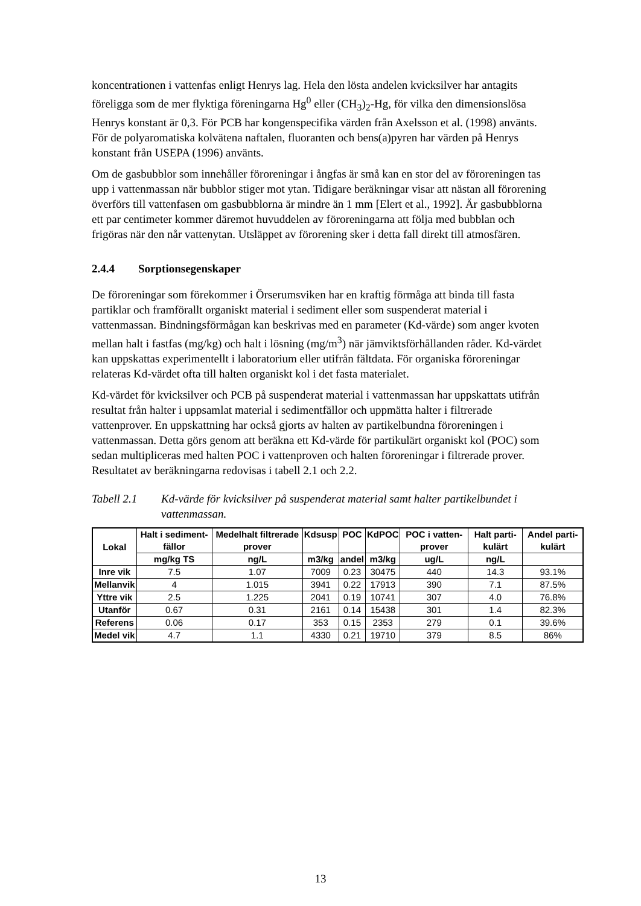koncentrationen i vattenfas enligt Henrys lag. Hela den lösta andelen kvicksilver har antagits föreligga som de mer flyktiga föreningarna Hg<sup>0</sup> eller (CH<sub>3</sub>)<sub>2</sub>-Hg, för vilka den dimensionslösa Henrys konstant är 0,3. För PCB har kongenspecifika värden från Axelsson et al. (1998) använts. För de polyaromatiska kolvätena naftalen, fluoranten och bens(a)pyren har värden på Henrys konstant från USEPA (1996) använts.
Om de gasbubblor som innehåller föroreningar i ångfas är små kan en stor del av föroreningen tas upp i vattenmassan när bubblor stiger mot ytan. Tidigare beräkningar visar att nästan all förorening överförs till vattenfasen om gasbubblorna är mindre än 1 mm [Elert et al., 1992]. Är gasbubblorna ett par centimeter kommer däremot huvuddelen av föroreningarna att följa med bubblan och frigöras när den når vattenytan. Utsläppet av förorening sker i detta fall direkt till atmosfären.
2.4.4 Sorptionsegenskaper
De föroreningar som förekommer i Örserumsviken har en kraftig förmåga att binda till fasta partiklar och framförallt organiskt material i sediment eller som suspenderat material i vattenmassan. Bindningsförmågan kan beskrivas med en parameter (Kd-värde) som anger kvoten mellan halt i fastfas (mg/kg) och halt i lösning (mg/m<sup>3</sup>) när jämviktsförhållanden råder. Kd-värdet kan uppskattas experimentellt i laboratorium eller utifrån fältdata. För organiska föroreningar relateras Kd-värdet ofta till halten organiskt kol i det fasta materialet.
Kd-värdet för kvicksilver och PCB på suspenderat material i vattenmassan har uppskattats utifrån resultat från halter i uppsamlat material i sedimentfällor och uppmätta halter i filtrerade vattenprover. En uppskattning har också gjorts av halten av partikelbundna föroreningen i vattenmassan. Detta görs genom att beräkna ett Kd-värde för partikulärt organiskt kol (POC) som sedan multipliceras med halten POC i vattenproven och halten föroreningar i filtrerade prover. Resultatet av beräkningarna redovisas i tabell 2.1 och 2.2.
Tabell 2.1 Kd-värde för kvicksilver på suspenderat material samt halter partikelbundet i vattenmassan.
| Lokal | Halt i sediment-fällor | Medelhalt filtrerade prover | Kdsusp | POC | KdPOC | POC i vatten-prover | Halt parti-kulärt | Andel parti-kulärt |
| --- | --- | --- | --- | --- | --- | --- | --- | --- |
| | mg/kg TS | ng/L | m3/kg | andel | m3/kg | ug/L | ng/L | |
| Inre vik | 7.5 | 1.07 | 7009 | 0.23 | 30475 | 440 | 14.3 | 93.1% |
| Mellanvik | 4 | 1.015 | 3941 | 0.22 | 17913 | 390 | 7.1 | 87.5% |
| Yttre vik | 2.5 | 1.225 | 2041 | 0.19 | 10741 | 307 | 4.0 | 76.8% |
| Utanför | 0.67 | 0.31 | 2161 | 0.14 | 15438 | 301 | 1.4 | 82.3% |
| Referens | 0.06 | 0.17 | 353 | 0.15 | 2353 | 279 | 0.1 | 39.6% |
| Medel vik | 4.7 | 1.1 | 4330 | 0.21 | 19710 | 379 | 8.5 | 86% |
13